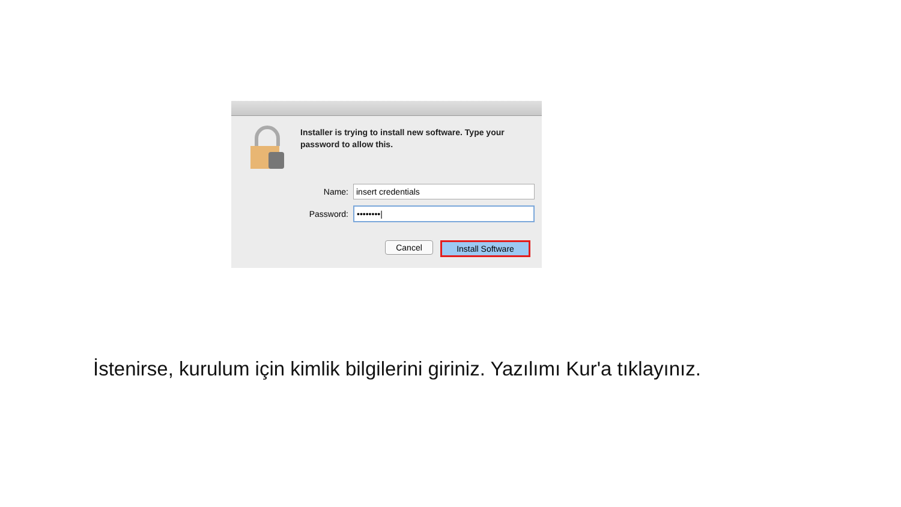Installer is trying to install new software. Type your password to allow this.
Name:
insert credentials
Password:
••••••••|
Cancel Install Software
İstenirse, kurulum için kimlik bilgilerini giriniz. Yazılımı Kur'a tıklayınız.